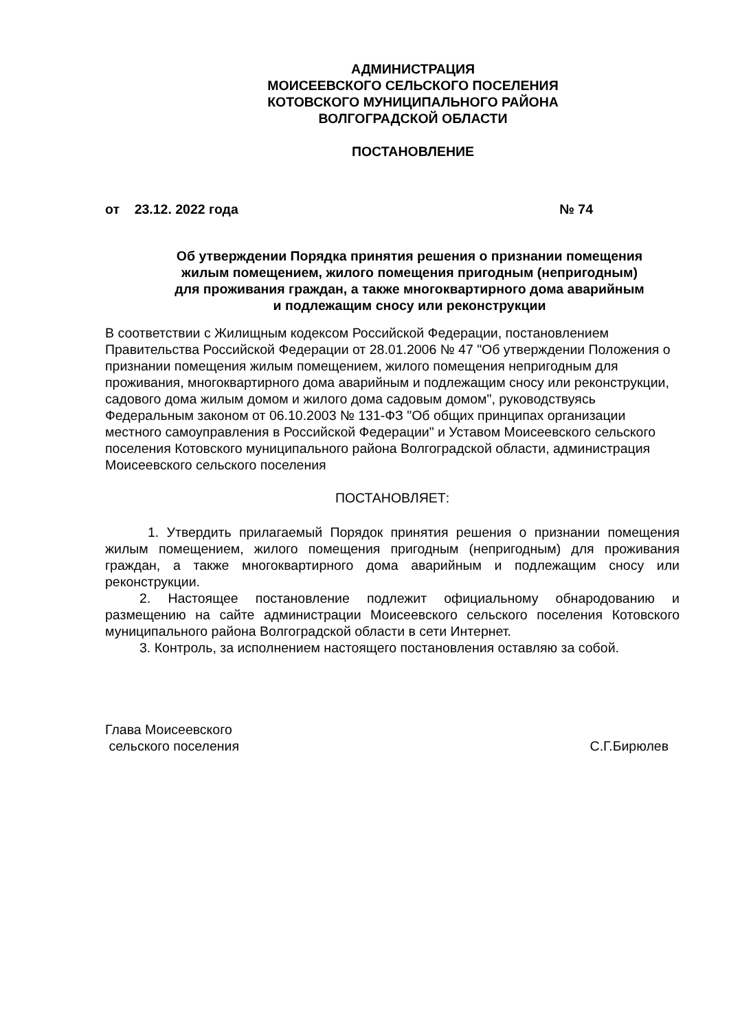АДМИНИСТРАЦИЯ
МОИСЕЕВСКОГО СЕЛЬСКОГО ПОСЕЛЕНИЯ
КОТОВСКОГО МУНИЦИПАЛЬНОГО РАЙОНА
ВОЛГОГРАДСКОЙ ОБЛАСТИ
ПОСТАНОВЛЕНИЕ
от 23.12. 2022 года № 74
Об утверждении Порядка принятия решения о признании помещения
жилым помещением, жилого помещения пригодным (непригодным)
для проживания граждан, а также многоквартирного дома аварийным
и подлежащим сносу или реконструкции
В соответствии с Жилищным кодексом Российской Федерации, постановлением Правительства Российской Федерации от 28.01.2006 № 47 "Об утверждении Положения о признании помещения жилым помещением, жилого помещения непригодным для проживания, многоквартирного дома аварийным и подлежащим сносу или реконструкции, садового дома жилым домом и жилого дома садовым домом", руководствуясь Федеральным законом от 06.10.2003 № 131-ФЗ "Об общих принципах организации местного самоуправления в Российской Федерации" и Уставом Моисеевского сельского поселения Котовского муниципального района Волгоградской области, администрация Моисеевского сельского поселения
ПОСТАНОВЛЯЕТ:
1. Утвердить прилагаемый Порядок принятия решения о признании помещения жилым помещением, жилого помещения пригодным (непригодным) для проживания граждан, а также многоквартирного дома аварийным и подлежащим сносу или реконструкции.
2. Настоящее постановление подлежит официальному обнародованию и размещению на сайте администрации Моисеевского сельского поселения Котовского муниципального района Волгоградской области в сети Интернет.
3. Контроль, за исполнением настоящего постановления оставляю за собой.
Глава Моисеевского
сельского поселения С.Г.Бирюлев